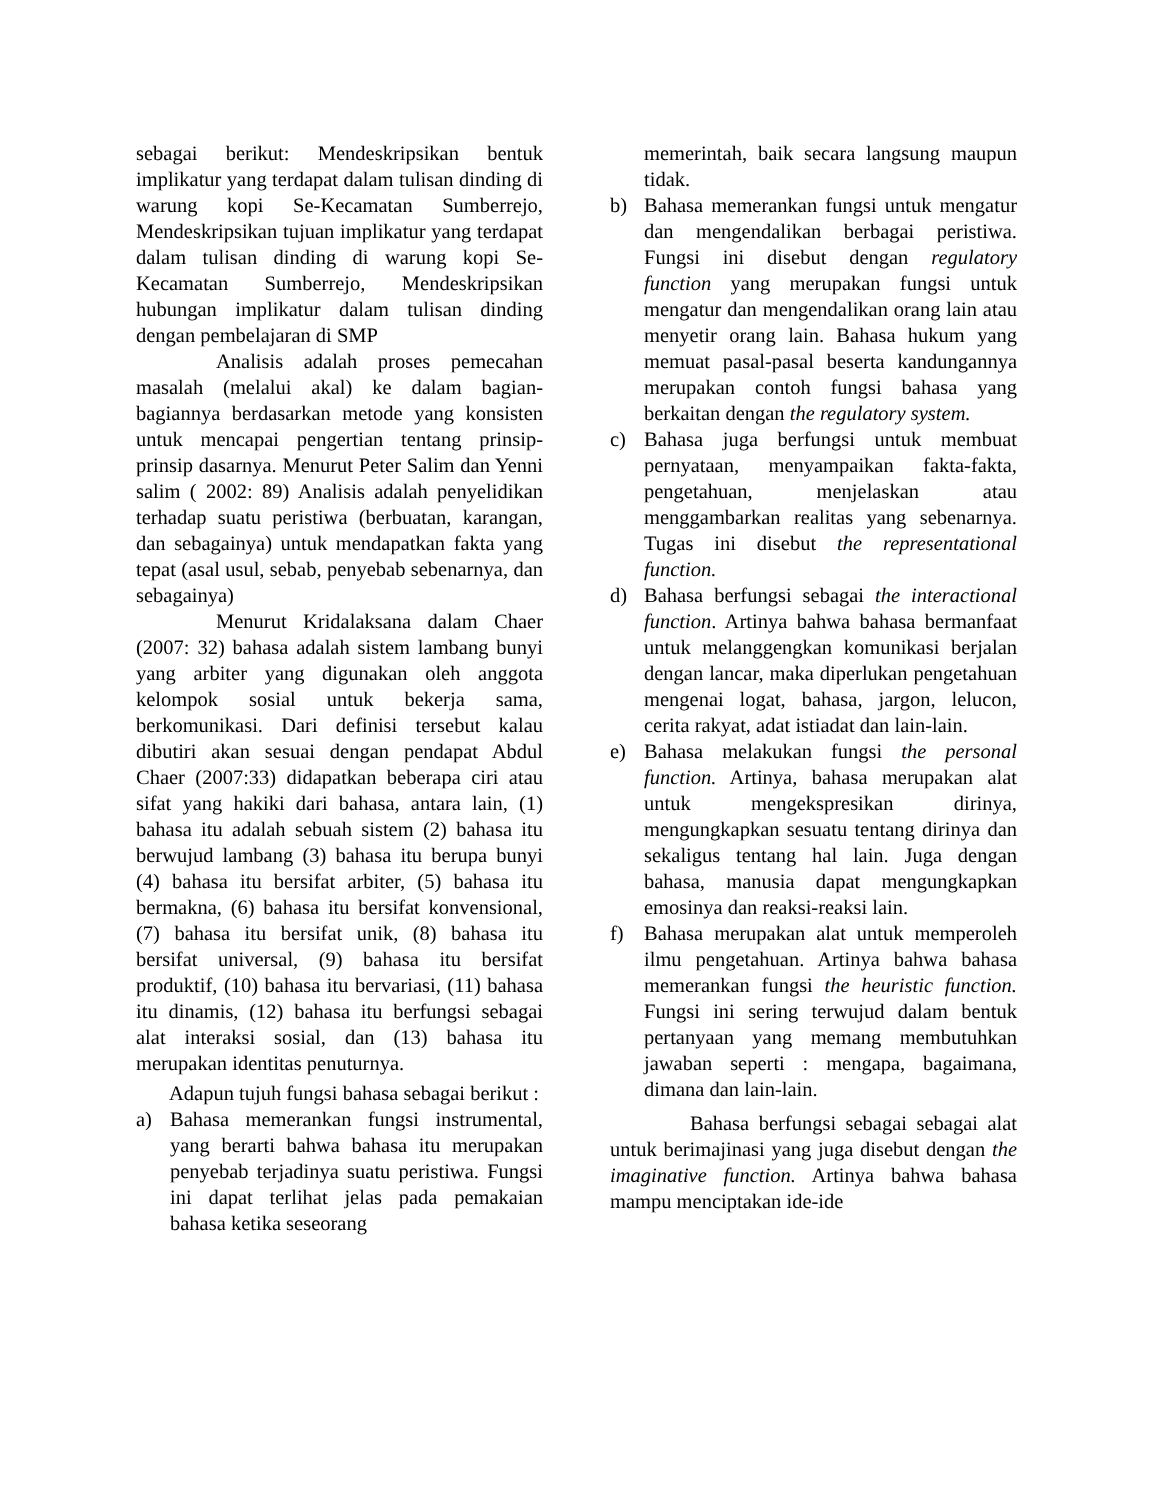sebagai berikut: Mendeskripsikan bentuk implikatur yang terdapat dalam tulisan dinding di warung kopi Se-Kecamatan Sumberrejo, Mendeskripsikan tujuan implikatur yang terdapat dalam tulisan dinding di warung kopi Se-Kecamatan Sumberrejo, Mendeskripsikan hubungan implikatur dalam tulisan dinding dengan pembelajaran di SMP
Analisis adalah proses pemecahan masalah (melalui akal) ke dalam bagian-bagiannya berdasarkan metode yang konsisten untuk mencapai pengertian tentang prinsip-prinsip dasarnya. Menurut Peter Salim dan Yenni salim ( 2002: 89) Analisis adalah penyelidikan terhadap suatu peristiwa (berbuatan, karangan, dan sebagainya) untuk mendapatkan fakta yang tepat (asal usul, sebab, penyebab sebenarnya, dan sebagainya)
Menurut Kridalaksana dalam Chaer (2007: 32) bahasa adalah sistem lambang bunyi yang arbiter yang digunakan oleh anggota kelompok sosial untuk bekerja sama, berkomunikasi. Dari definisi tersebut kalau dibutiri akan sesuai dengan pendapat Abdul Chaer (2007:33) didapatkan beberapa ciri atau sifat yang hakiki dari bahasa, antara lain, (1) bahasa itu adalah sebuah sistem (2) bahasa itu berwujud lambang (3) bahasa itu berupa bunyi (4) bahasa itu bersifat arbiter, (5) bahasa itu bermakna, (6) bahasa itu bersifat konvensional, (7) bahasa itu bersifat unik, (8) bahasa itu bersifat universal, (9) bahasa itu bersifat produktif, (10) bahasa itu bervariasi, (11) bahasa itu dinamis, (12) bahasa itu berfungsi sebagai alat interaksi sosial, dan (13) bahasa itu merupakan identitas penuturnya.
Adapun tujuh fungsi bahasa sebagai berikut :
a) Bahasa memerankan fungsi instrumental, yang berarti bahwa bahasa itu merupakan penyebab terjadinya suatu peristiwa. Fungsi ini dapat terlihat jelas pada pemakaian bahasa ketika seseorang
memerintah, baik secara langsung maupun tidak.
b) Bahasa memerankan fungsi untuk mengatur dan mengendalikan berbagai peristiwa. Fungsi ini disebut dengan regulatory function yang merupakan fungsi untuk mengatur dan mengendalikan orang lain atau menyetir orang lain. Bahasa hukum yang memuat pasal-pasal beserta kandungannya merupakan contoh fungsi bahasa yang berkaitan dengan the regulatory system.
c) Bahasa juga berfungsi untuk membuat pernyataan, menyampaikan fakta-fakta, pengetahuan, menjelaskan atau menggambarkan realitas yang sebenarnya. Tugas ini disebut the representational function.
d) Bahasa berfungsi sebagai the interactional function. Artinya bahwa bahasa bermanfaat untuk melanggengkan komunikasi berjalan dengan lancar, maka diperlukan pengetahuan mengenai logat, bahasa, jargon, lelucon, cerita rakyat, adat istiadat dan lain-lain.
e) Bahasa melakukan fungsi the personal function. Artinya, bahasa merupakan alat untuk mengekspresikan dirinya, mengungkapkan sesuatu tentang dirinya dan sekaligus tentang hal lain. Juga dengan bahasa, manusia dapat mengungkapkan emosinya dan reaksi-reaksi lain.
f) Bahasa merupakan alat untuk memperoleh ilmu pengetahuan. Artinya bahwa bahasa memerankan fungsi the heuristic function. Fungsi ini sering terwujud dalam bentuk pertanyaan yang memang membutuhkan jawaban seperti : mengapa, bagaimana, dimana dan lain-lain.
Bahasa berfungsi sebagai sebagai alat untuk berimajinasi yang juga disebut dengan the imaginative function. Artinya bahwa bahasa mampu menciptakan ide-ide